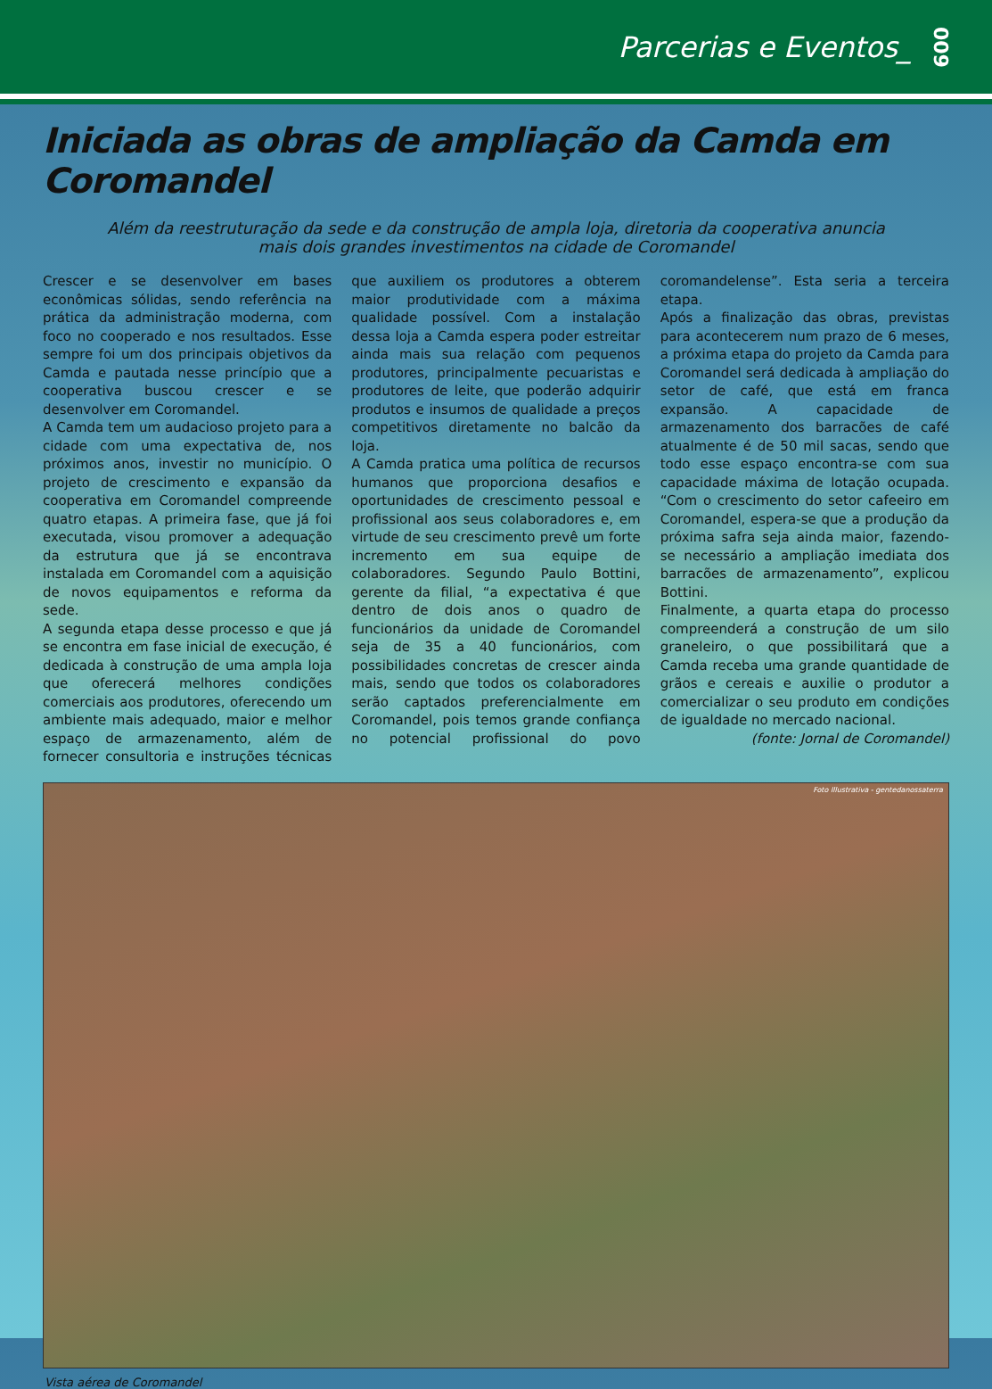Parcerias e Eventos_
009
Iniciada as obras de ampliação da Camda em Coromandel
Além da reestruturação da sede e da construção de ampla loja, diretoria da cooperativa anuncia mais dois grandes investimentos na cidade de Coromandel
Crescer e se desenvolver em bases econômicas sólidas, sendo referência na prática da administração moderna, com foco no cooperado e nos resultados. Esse sempre foi um dos principais objetivos da Camda e pautada nesse princípio que a cooperativa buscou crescer e se desenvolver em Coromandel.
A Camda tem um audacioso projeto para a cidade com uma expectativa de, nos próximos anos, investir no município. O projeto de crescimento e expansão da cooperativa em Coromandel compreende quatro etapas. A primeira fase, que já foi executada, visou promover a adequação da estrutura que já se encontrava instalada em Coromandel com a aquisição de novos equipamentos e reforma da sede.
A segunda etapa desse processo e que já se encontra em fase inicial de execução, é dedicada à construção de uma ampla loja que oferecerá melhores condições comerciais aos produtores, oferecendo um ambiente mais adequado, maior e melhor espaço de armazenamento, além de fornecer consultoria e instruções técnicas que auxiliem os produtores a obterem maior produtividade com a máxima qualidade possível. Com a instalação dessa loja a Camda espera poder estreitar ainda mais sua relação com pequenos produtores, principalmente pecuaristas e produtores de leite, que poderão adquirir produtos e insumos de qualidade a preços competitivos diretamente no balcão da loja.
A Camda pratica uma política de recursos humanos que proporciona desafios e oportunidades de crescimento pessoal e profissional aos seus colaboradores e, em virtude de seu crescimento prevê um forte incremento em sua equipe de colaboradores. Segundo Paulo Bottini, gerente da filial, “a expectativa é que dentro de dois anos o quadro de funcionários da unidade de Coromandel seja de 35 a 40 funcionários, com possibilidades concretas de crescer ainda mais, sendo que todos os colaboradores serão captados preferencialmente em Coromandel, pois temos grande confiança no potencial profissional do povo coromandelense”. Esta seria a terceira etapa.
Após a finalização das obras, previstas para acontecerem num prazo de 6 meses, a próxima etapa do projeto da Camda para Coromandel será dedicada à ampliação do setor de café, que está em franca expansão. A capacidade de armazenamento dos barracões de café atualmente é de 50 mil sacas, sendo que todo esse espaço encontra-se com sua capacidade máxima de lotação ocupada. “Com o crescimento do setor cafeeiro em Coromandel, espera-se que a produção da próxima safra seja ainda maior, fazendo-se necessário a ampliação imediata dos barracões de armazenamento”, explicou Bottini.
Finalmente, a quarta etapa do processo compreenderá a construção de um silo graneleiro, o que possibilitará que a Camda receba uma grande quantidade de grãos e cereais e auxilie o produtor a comercializar o seu produto em condições de igualdade no mercado nacional.
(fonte: Jornal de Coromandel)
Foto Illustrativa - gentedanossaterra
Vista aérea de Coromandel